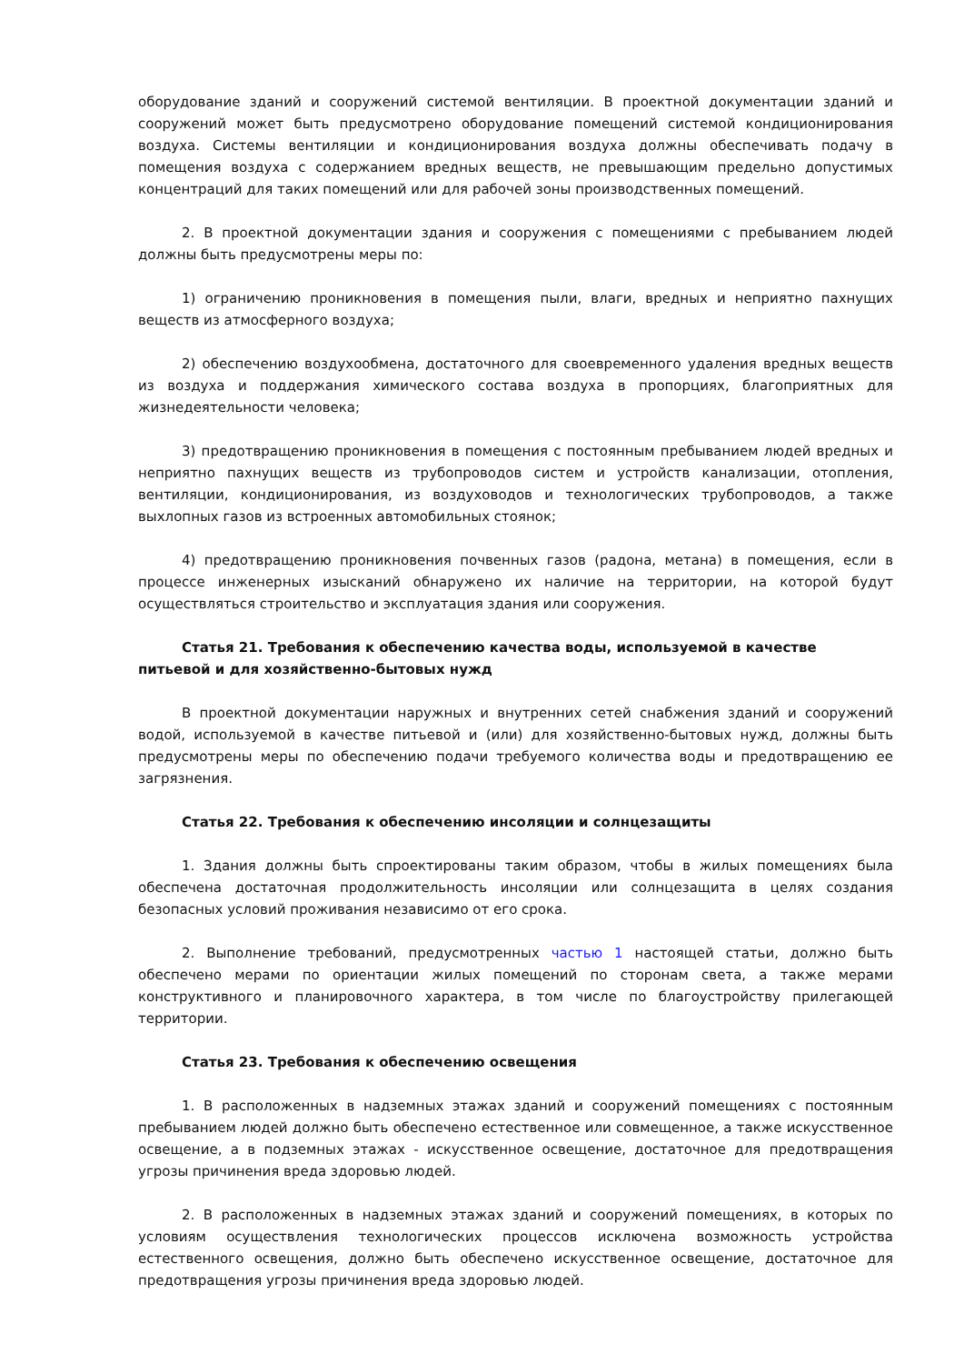оборудование зданий и сооружений системой вентиляции. В проектной документации зданий и сооружений может быть предусмотрено оборудование помещений системой кондиционирования воздуха. Системы вентиляции и кондиционирования воздуха должны обеспечивать подачу в помещения воздуха с содержанием вредных веществ, не превышающим предельно допустимых концентраций для таких помещений или для рабочей зоны производственных помещений.
2. В проектной документации здания и сооружения с помещениями с пребыванием людей должны быть предусмотрены меры по:
1) ограничению проникновения в помещения пыли, влаги, вредных и неприятно пахнущих веществ из атмосферного воздуха;
2) обеспечению воздухообмена, достаточного для своевременного удаления вредных веществ из воздуха и поддержания химического состава воздуха в пропорциях, благоприятных для жизнедеятельности человека;
3) предотвращению проникновения в помещения с постоянным пребыванием людей вредных и неприятно пахнущих веществ из трубопроводов систем и устройств канализации, отопления, вентиляции, кондиционирования, из воздуховодов и технологических трубопроводов, а также выхлопных газов из встроенных автомобильных стоянок;
4) предотвращению проникновения почвенных газов (радона, метана) в помещения, если в процессе инженерных изысканий обнаружено их наличие на территории, на которой будут осуществляться строительство и эксплуатация здания или сооружения.
Статья 21. Требования к обеспечению качества воды, используемой в качестве питьевой и для хозяйственно-бытовых нужд
В проектной документации наружных и внутренних сетей снабжения зданий и сооружений водой, используемой в качестве питьевой и (или) для хозяйственно-бытовых нужд, должны быть предусмотрены меры по обеспечению подачи требуемого количества воды и предотвращению ее загрязнения.
Статья 22. Требования к обеспечению инсоляции и солнцезащиты
1. Здания должны быть спроектированы таким образом, чтобы в жилых помещениях была обеспечена достаточная продолжительность инсоляции или солнцезащита в целях создания безопасных условий проживания независимо от его срока.
2. Выполнение требований, предусмотренных частью 1 настоящей статьи, должно быть обеспечено мерами по ориентации жилых помещений по сторонам света, а также мерами конструктивного и планировочного характера, в том числе по благоустройству прилегающей территории.
Статья 23. Требования к обеспечению освещения
1. В расположенных в надземных этажах зданий и сооружений помещениях с постоянным пребыванием людей должно быть обеспечено естественное или совмещенное, а также искусственное освещение, а в подземных этажах - искусственное освещение, достаточное для предотвращения угрозы причинения вреда здоровью людей.
2. В расположенных в надземных этажах зданий и сооружений помещениях, в которых по условиям осуществления технологических процессов исключена возможность устройства естественного освещения, должно быть обеспечено искусственное освещение, достаточное для предотвращения угрозы причинения вреда здоровью людей.